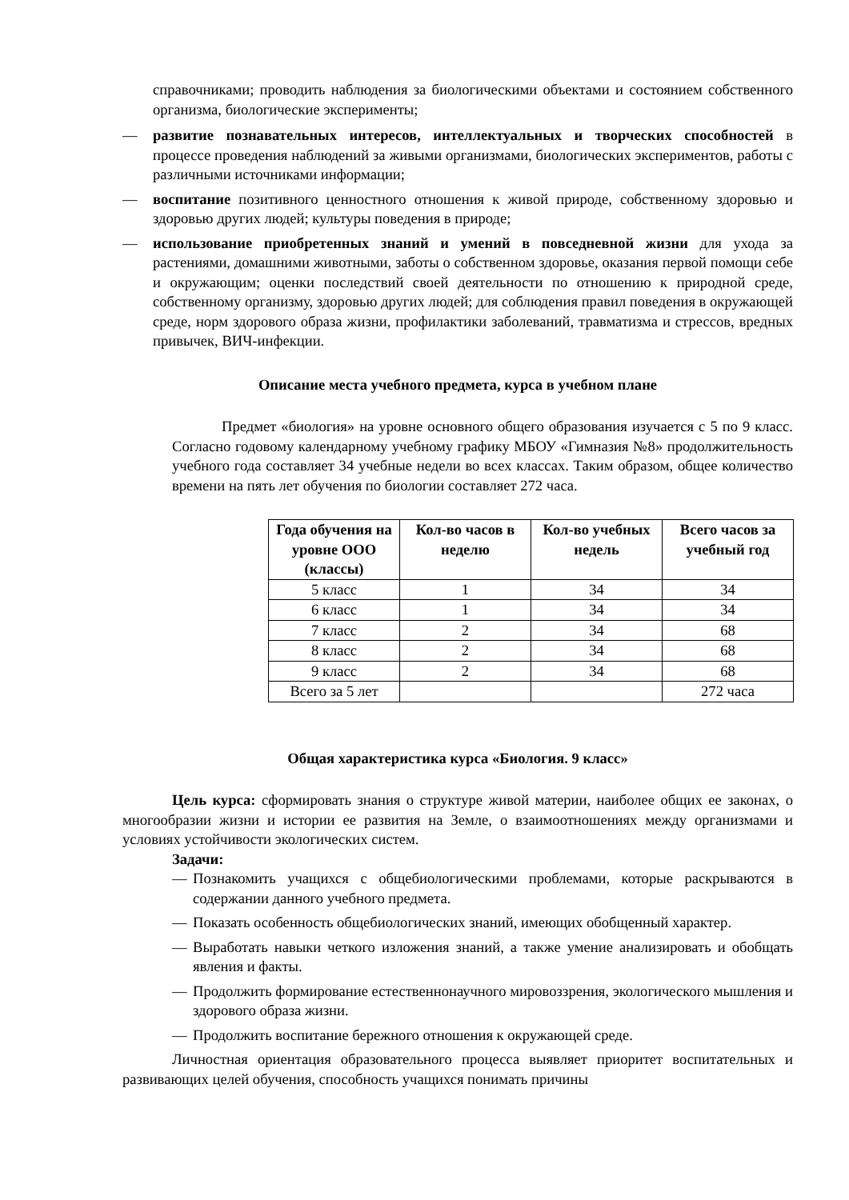справочниками; проводить наблюдения за биологическими объектами и состоянием собственного организма, биологические эксперименты;
— развитие познавательных интересов, интеллектуальных и творческих способностей в процессе проведения наблюдений за живыми организмами, биологических экспериментов, работы с различными источниками информации;
— воспитание позитивного ценностного отношения к живой природе, собственному здоровью и здоровью других людей; культуры поведения в природе;
— использование приобретенных знаний и умений в повседневной жизни для ухода за растениями, домашними животными, заботы о собственном здоровье, оказания первой помощи себе и окружающим; оценки последствий своей деятельности по отношению к природной среде, собственному организму, здоровью других людей; для соблюдения правил поведения в окружающей среде, норм здорового образа жизни, профилактики заболеваний, травматизма и стрессов, вредных привычек, ВИЧ-инфекции.
Описание места учебного предмета, курса в учебном плане
Предмет «биология» на уровне основного общего образования изучается с 5 по 9 класс. Согласно годовому календарному учебному графику МБОУ «Гимназия №8» продолжительность учебного года составляет 34 учебные недели во всех классах. Таким образом, общее количество времени на пять лет обучения по биологии составляет 272 часа.
| Года обучения на уровне ООО (классы) | Кол-во часов в неделю | Кол-во учебных недель | Всего часов за учебный год |
| --- | --- | --- | --- |
| 5 класс | 1 | 34 | 34 |
| 6 класс | 1 | 34 | 34 |
| 7 класс | 2 | 34 | 68 |
| 8 класс | 2 | 34 | 68 |
| 9 класс | 2 | 34 | 68 |
| Всего за 5 лет | | | 272 часа |
Общая характеристика курса «Биология. 9 класс»
Цель курса: сформировать знания о структуре живой материи, наиболее общих ее законах, о многообразии жизни и истории ее развития на Земле, о взаимоотношениях между организмами и условиях устойчивости экологических систем.
Задачи:
— Познакомить учащихся с общебиологическими проблемами, которые раскрываются в содержании данного учебного предмета.
— Показать особенность общебиологических знаний, имеющих обобщенный характер.
— Выработать навыки четкого изложения знаний, а также умение анализировать и обобщать явления и факты.
— Продолжить формирование естественнонаучного мировоззрения, экологического мышления и здорового образа жизни.
— Продолжить воспитание бережного отношения к окружающей среде.
Личностная ориентация образовательного процесса выявляет приоритет воспитательных и развивающих целей обучения, способность учащихся понимать причины